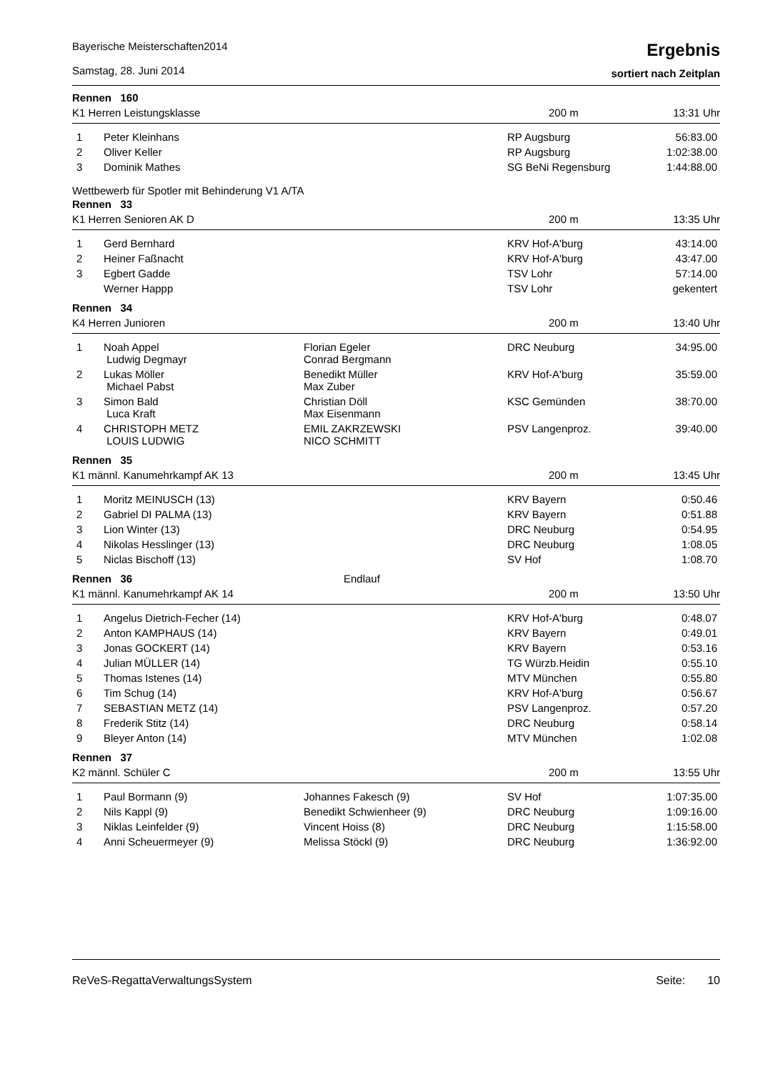Bayerische Meisterschaften2014
Samstag, 28. Juni 2014
Ergebnis
sortiert nach Zeitplan
Rennen 160
K1 Herren Leistungsklasse 200 m 13:31 Uhr
| 1 | Peter Kleinhans | | RP Augsburg | 56:83.00 |
| 2 | Oliver Keller | | RP Augsburg | 1:02:38.00 |
| 3 | Dominik Mathes | | SG BeNi Regensburg | 1:44:88.00 |
Wettbewerb für Spotler mit Behinderung V1 A/TA
Rennen 33
K1 Herren Senioren AK D 200 m 13:35 Uhr
| 1 | Gerd Bernhard | | KRV Hof-A'burg | 43:14.00 |
| 2 | Heiner Faßnacht | | KRV Hof-A'burg | 43:47.00 |
| 3 | Egbert Gadde | | TSV Lohr | 57:14.00 |
| | Werner Happp | | TSV Lohr | gekentert |
Rennen 34
K4 Herren Junioren 200 m 13:40 Uhr
| 1 | Noah Appel Ludwig Degmayr | Florian Egeler Conrad Bergmann | DRC Neuburg | 34:95.00 |
| 2 | Lukas Möller Michael Pabst | Benedikt Müller Max Zuber | KRV Hof-A'burg | 35:59.00 |
| 3 | Simon Bald Luca Kraft | Christian Döll Max Eisenmann | KSC Gemünden | 38:70.00 |
| 4 | CHRISTOPH METZ LOUIS LUDWIG | EMIL ZAKRZEWSKI NICO SCHMITT | PSV Langenproz. | 39:40.00 |
Rennen 35
K1 männl. Kanumehrkampf AK 13 200 m 13:45 Uhr
| 1 | Moritz MEINUSCH (13) | | KRV Bayern | 0:50.46 |
| 2 | Gabriel DI PALMA (13) | | KRV Bayern | 0:51.88 |
| 3 | Lion Winter (13) | | DRC Neuburg | 0:54.95 |
| 4 | Nikolas Hesslinger (13) | | DRC Neuburg | 1:08.05 |
| 5 | Niclas Bischoff (13) | | SV Hof | 1:08.70 |
Rennen 36 Endlauf
K1 männl. Kanumehrkampf AK 14 200 m 13:50 Uhr
| 1 | Angelus Dietrich-Fecher (14) | | KRV Hof-A'burg | 0:48.07 |
| 2 | Anton KAMPHAUS (14) | | KRV Bayern | 0:49.01 |
| 3 | Jonas GOCKERT (14) | | KRV Bayern | 0:53.16 |
| 4 | Julian MÜLLER (14) | | TG Würzb.Heidin | 0:55.10 |
| 5 | Thomas Istenes (14) | | MTV München | 0:55.80 |
| 6 | Tim Schug (14) | | KRV Hof-A'burg | 0:56.67 |
| 7 | SEBASTIAN METZ (14) | | PSV Langenproz. | 0:57.20 |
| 8 | Frederik Stitz (14) | | DRC Neuburg | 0:58.14 |
| 9 | Bleyer Anton (14) | | MTV München | 1:02.08 |
Rennen 37
K2 männl. Schüler C 200 m 13:55 Uhr
| 1 | Paul Bormann (9) | Johannes Fakesch (9) | SV Hof | 1:07:35.00 |
| 2 | Nils Kappl (9) | Benedikt Schwienheer (9) | DRC Neuburg | 1:09:16.00 |
| 3 | Niklas Leinfelder (9) | Vincent Hoiss (8) | DRC Neuburg | 1:15:58.00 |
| 4 | Anni Scheuermeyer (9) | Melissa Stöckl (9) | DRC Neuburg | 1:36:92.00 |
ReVeS-RegattaVerwaltungsSystem Seite: 10